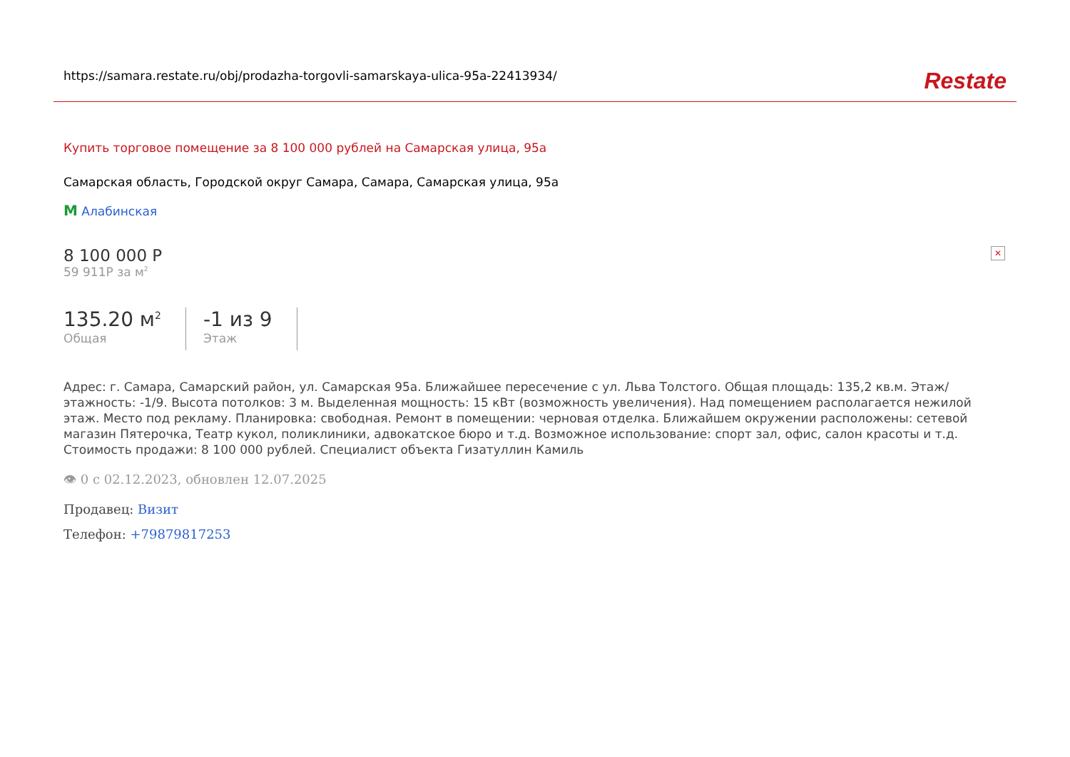https://samara.restate.ru/obj/prodazha-torgovli-samarskaya-ulica-95a-22413934/
Restate
Купить торговое помещение за 8 100 000 рублей на Самарская улица, 95а
Самарская область, Городской округ Самара, Самара, Самарская улица, 95а
M Алабинская
8 100 000 Р
59 911Р за м<sup>2</sup>
✕
135.20 м<sup>2</sup>
Общая
-1 из 9
Этаж
Адрес: г. Самара, Самарский район, ул. Самарская 95а. Ближайшее пересечение с ул. Льва Толстого. Общая площадь: 135,2 кв.м. Этаж/этажность: -1/9. Высота потолков: 3 м. Выделенная мощность: 15 кВт (возможность увеличения). Над помещением располагается нежилой этаж. Место под рекламу. Планировка: свободная. Ремонт в помещении: черновая отделка. Ближайшем окружении расположены: сетевой магазин Пятерочка, Театр кукол, поликлиники, адвокатское бюро и т.д. Возможное использование: спорт зал, офис, салон красоты и т.д. Стоимость продажи: 8 100 000 рублей. Специалист объекта Гизатуллин Камиль
👁 0 с 02.12.2023, обновлен 12.07.2025
Продавец: Визит
Телефон: +79879817253